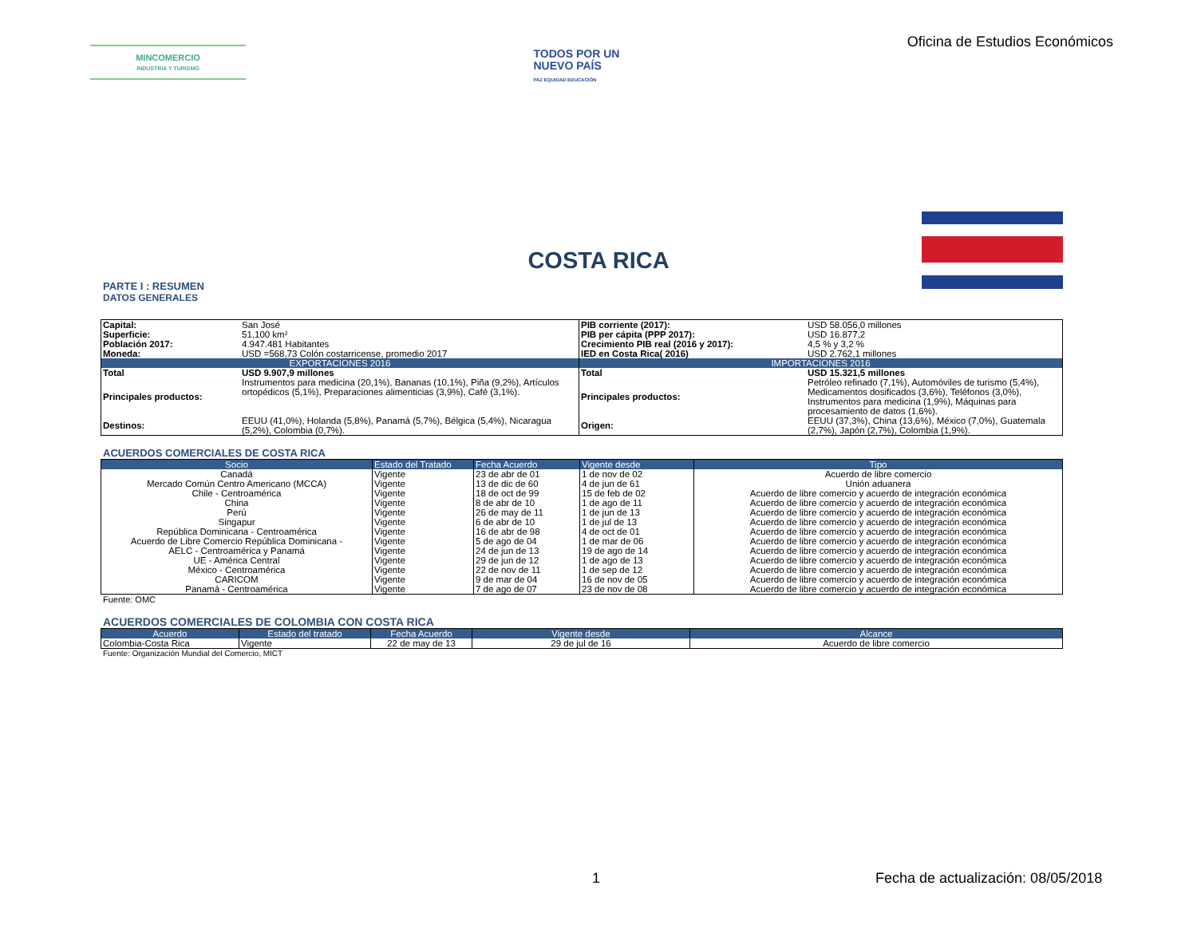MINCOMERCIO
INDUSTRIA Y TURISMO
TODOS POR UN
NUEVO PAÍS
PAZ EQUIDAD EDUCACIÓN
Oficina de Estudios Económicos
COSTA RICA
PARTE I : RESUMEN
DATOS GENERALES
| Capital: | San José | PIB corriente (2017): | USD 58.056,0 millones |
| Superficie: | 51,100 km² | PIB per cápita (PPP 2017): | USD 16.877,2 |
| Población 2017: | 4.947.481 Habitantes | Crecimiento PIB real (2016 y 2017): | 4,5 % y 3,2 % |
| Moneda: | USD =568,73 Colón costarricense, promedio 2017 | IED en Costa Rica( 2016) | USD 2.762,1 millones |
| EXPORTACIONES 2016 | | IMPORTACIONES 2016 | |
| Total | USD 9.907,9 millones | Total | USD 15.321,5 millones |
| Principales productos: | Instrumentos para medicina (20,1%), Bananas (10,1%), Piña (9,2%), Artículos ortopédicos (5,1%), Preparaciones alimenticias (3,9%), Café (3,1%). | Principales productos: | Petróleo refinado (7,1%), Automóviles de turismo (5,4%), Medicamentos dosificados (3,6%), Teléfonos (3,0%), Instrumentos para medicina (1,9%), Máquinas para procesamiento de datos (1,6%). |
| Destinos: | EEUU (41,0%), Holanda (5,8%), Panamá (5,7%), Bélgica (5,4%), Nicaragua (5,2%), Colombia (0,7%). | Origen: | EEUU (37,3%), China (13,6%), México (7,0%), Guatemala (2,7%), Japón (2,7%), Colombia (1,9%). |
ACUERDOS COMERCIALES DE COSTA RICA
| Socio | Estado del Tratado | Fecha Acuerdo | Vigente desde | Tipo |
| --- | --- | --- | --- | --- |
| Canadá | Vigente | 23 de abr de 01 | 1 de nov de 02 | Acuerdo de libre comercio |
| Mercado Común Centro Americano (MCCA) | Vigente | 13 de dic de 60 | 4 de jun de 61 | Unión aduanera |
| Chile - Centroamérica | Vigente | 18 de oct de 99 | 15 de feb de 02 | Acuerdo de libre comercio y acuerdo de integración económica |
| China | Vigente | 8 de abr de 10 | 1 de ago de 11 | Acuerdo de libre comercio y acuerdo de integración económica |
| Perú | Vigente | 26 de may de 11 | 1 de jun de 13 | Acuerdo de libre comercio y acuerdo de integración económica |
| Singapur | Vigente | 6 de abr de 10 | 1 de jul de 13 | Acuerdo de libre comercio y acuerdo de integración económica |
| República Dominicana - Centroamérica | Vigente | 16 de abr de 98 | 4 de oct de 01 | Acuerdo de libre comercio y acuerdo de integración económica |
| Acuerdo de Libre Comercio República Dominicana - | Vigente | 5 de ago de 04 | 1 de mar de 06 | Acuerdo de libre comercio y acuerdo de integración económica |
| AELC - Centroamérica y Panamá | Vigente | 24 de jun de 13 | 19 de ago de 14 | Acuerdo de libre comercio y acuerdo de integración económica |
| UE - América Central | Vigente | 29 de jun de 12 | 1 de ago de 13 | Acuerdo de libre comercio y acuerdo de integración económica |
| México - Centroamérica | Vigente | 22 de nov de 11 | 1 de sep de 12 | Acuerdo de libre comercio y acuerdo de integración económica |
| CARICOM | Vigente | 9 de mar de 04 | 16 de nov de 05 | Acuerdo de libre comercio y acuerdo de integración económica |
| Panamá - Centroamérica | Vigente | 7 de ago de 07 | 23 de nov de 08 | Acuerdo de libre comercio y acuerdo de integración económica |
Fuente: OMC
ACUERDOS COMERCIALES DE COLOMBIA CON COSTA RICA
| Acuerdo | Estado del tratado | Fecha Acuerdo | Vigente desde | Alcance |
| --- | --- | --- | --- | --- |
| Colombia-Costa Rica | Vigente | 22 de may de 13 | 29 de jul de 16 | Acuerdo de libre comercio |
Fuente: Organización Mundial del Comercio, MICT
1 Fecha de actualización: 08/05/2018